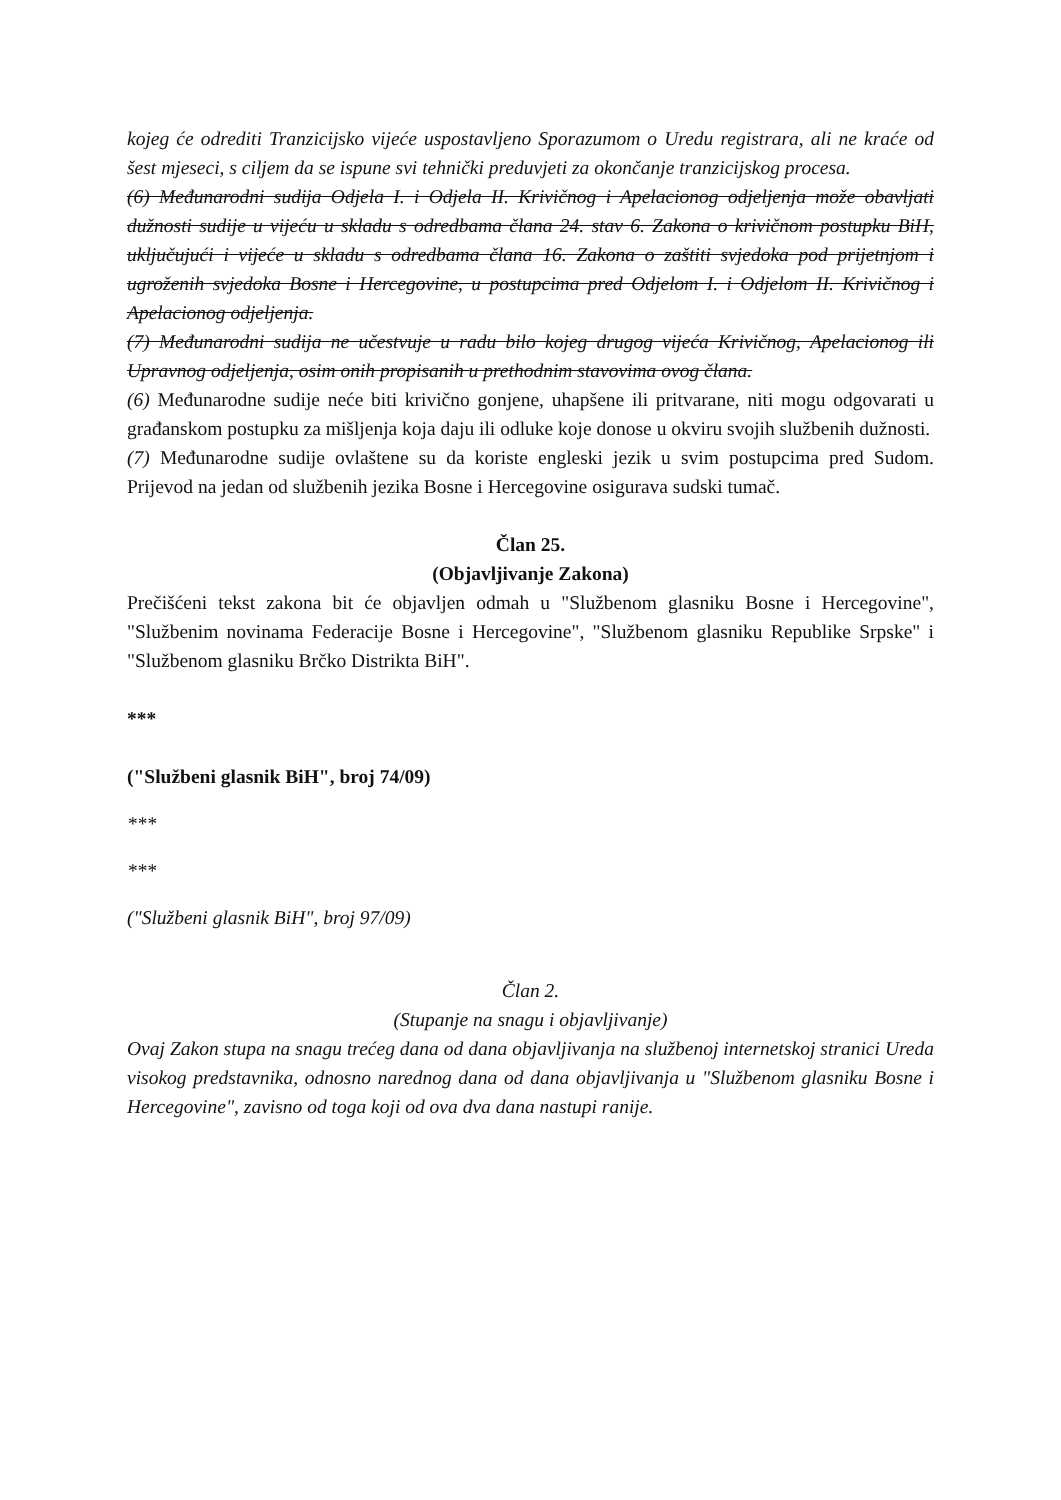kojeg će odrediti Tranzicijsko vijeće uspostavljeno Sporazumom o Uredu registrara, ali ne kraće od šest mjeseci, s ciljem da se ispune svi tehnički preduvjeti za okončanje tranzicijskog procesa.
(6) Međunarodni sudija Odjela I. i Odjela II. Krivičnog i Apelacionog odjeljenja može obavljati dužnosti sudije u vijeću u skladu s odredbama člana 24. stav 6. Zakona o krivičnom postupku BiH, uključujući i vijeće u skladu s odredbama člana 16. Zakona o zaštiti svjedoka pod prijetnjom i ugroženih svjedoka Bosne i Hercegovine, u postupcima pred Odjelom I. i Odjelom II. Krivičnog i Apelacionog odjeljenja.
(7) Međunarodni sudija ne učestvuje u radu bilo kojeg drugog vijeća Krivičnog, Apelacionog ili Upravnog odjeljenja, osim onih propisanih u prethodnim stavovima ovog člana.
(6) Međunarodne sudije neće biti krivično gonjene, uhapšene ili pritvarane, niti mogu odgovarati u građanskom postupku za mišljenja koja daju ili odluke koje donose u okviru svojih službenih dužnosti.
(7) Međunarodne sudije ovlaštene su da koriste engleski jezik u svim postupcima pred Sudom. Prijevod na jedan od službenih jezika Bosne i Hercegovine osigurava sudski tumač.
Član 25.
(Objavljivanje Zakona)
Prečišćeni tekst zakona bit će objavljen odmah u "Službenom glasniku Bosne i Hercegovine", "Službenim novinama Federacije Bosne i Hercegovine", "Službenom glasniku Republike Srpske" i "Službenom glasniku Brčko Distrikta BiH".
***
("Službeni glasnik BiH", broj 74/09)
***
***
("Službeni glasnik BiH", broj 97/09)
Član 2.
(Stupanje na snagu i objavljivanje)
Ovaj Zakon stupa na snagu trećeg dana od dana objavljivanja na službenoj internetskoj stranici Ureda visokog predstavnika, odnosno narednog dana od dana objavljivanja u "Službenom glasniku Bosne i Hercegovine", zavisno od toga koji od ova dva dana nastupi ranije.